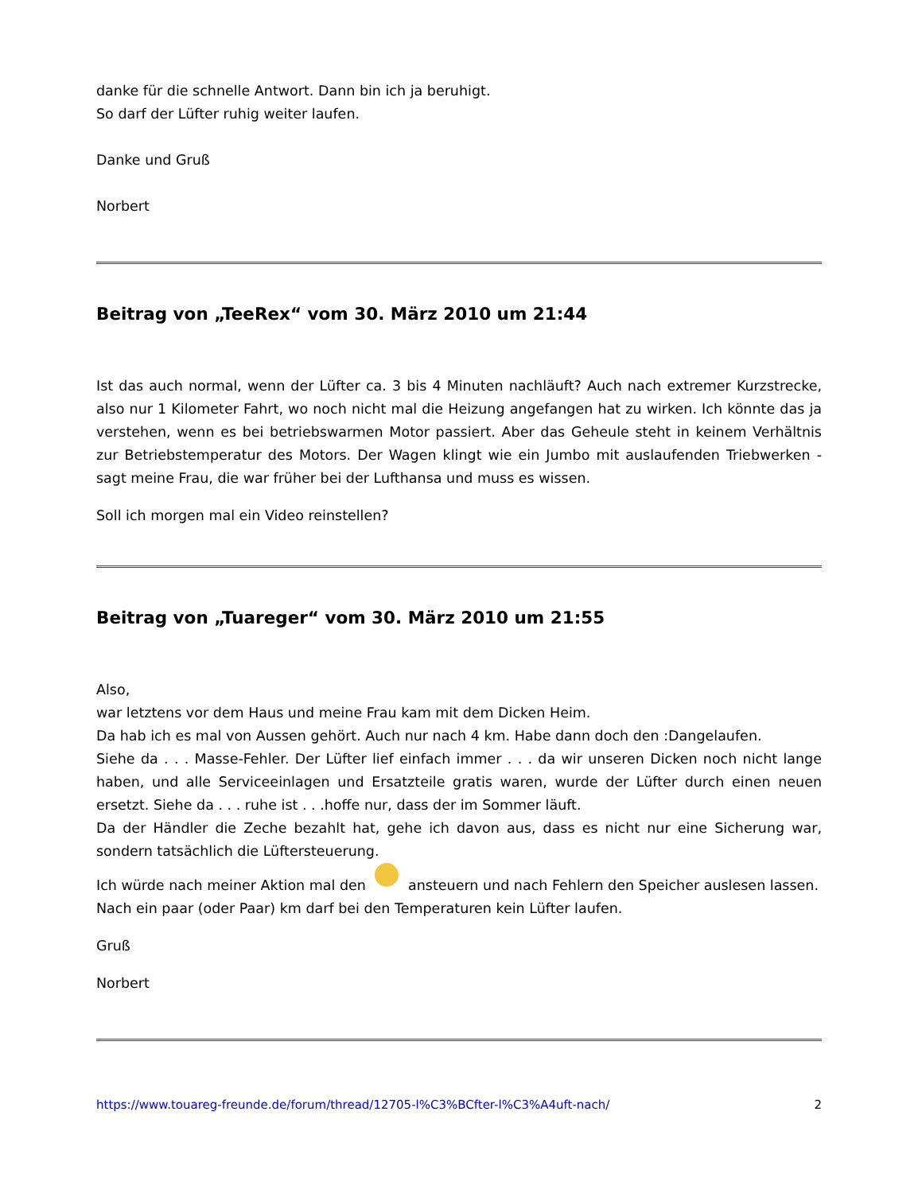danke für die schnelle Antwort. Dann bin ich ja beruhigt.
So darf der Lüfter ruhig weiter laufen.
Danke und Gruß
Norbert
Beitrag von „TeeRex“ vom 30. März 2010 um 21:44
Ist das auch normal, wenn der Lüfter ca. 3 bis 4 Minuten nachläuft? Auch nach extremer Kurzstrecke, also nur 1 Kilometer Fahrt, wo noch nicht mal die Heizung angefangen hat zu wirken. Ich könnte das ja verstehen, wenn es bei betriebswarmen Motor passiert. Aber das Geheule steht in keinem Verhältnis zur Betriebstemperatur des Motors. Der Wagen klingt wie ein Jumbo mit auslaufenden Triebwerken - sagt meine Frau, die war früher bei der Lufthansa und muss es wissen.
Soll ich morgen mal ein Video reinstellen?
Beitrag von „Tuareger“ vom 30. März 2010 um 21:55
Also,
war letztens vor dem Haus und meine Frau kam mit dem Dicken Heim.
Da hab ich es mal von Aussen gehört. Auch nur nach 4 km. Habe dann doch den :Dangelaufen.
Siehe da . . . Masse-Fehler. Der Lüfter lief einfach immer . . . da wir unseren Dicken noch nicht lange haben, und alle Serviceeinlagen und Ersatzteile gratis waren, wurde der Lüfter durch einen neuen ersetzt. Siehe da . . . ruhe ist . . .hoffe nur, dass der im Sommer läuft.
Da der Händler die Zeche bezahlt hat, gehe ich davon aus, dass es nicht nur eine Sicherung war, sondern tatsächlich die Lüftersteuerung.
Ich würde nach meiner Aktion mal den ansteuern und nach Fehlern den Speicher auslesen lassen.
Nach ein paar (oder Paar) km darf bei den Temperaturen kein Lüfter laufen.
Gruß
Norbert
https://www.touareg-freunde.de/forum/thread/12705-l%C3%BCfter-l%C3%A4uft-nach/ 2